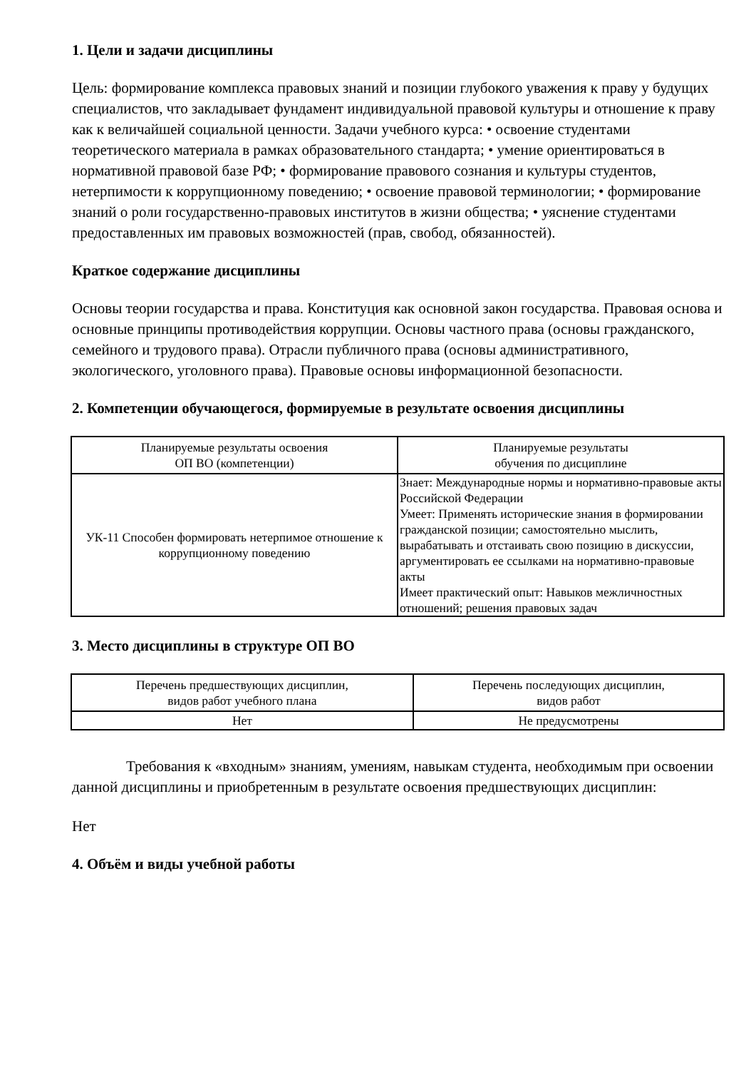1. Цели и задачи дисциплины
Цель: формирование комплекса правовых знаний и позиции глубокого уважения к праву у будущих специалистов, что закладывает фундамент индивидуальной правовой культуры и отношение к праву как к величайшей социальной ценности. Задачи учебного курса: • освоение студентами теоретического материала в рамках образовательного стандарта; • умение ориентироваться в нормативной правовой базе РФ; • формирование правового сознания и культуры студентов, нетерпимости к коррупционному поведению; • освоение правовой терминологии; • формирование знаний о роли государственно-правовых институтов в жизни общества; • уяснение студентами предоставленных им правовых возможностей (прав, свобод, обязанностей).
Краткое содержание дисциплины
Основы теории государства и права. Конституция как основной закон государства. Правовая основа и основные принципы противодействия коррупции. Основы частного права (основы гражданского, семейного и трудового права). Отрасли публичного права (основы административного, экологического, уголовного права). Правовые основы информационной безопасности.
2. Компетенции обучающегося, формируемые в результате освоения дисциплины
| Планируемые результаты освоения ОП ВО (компетенции) | Планируемые результаты обучения по дисциплине |
| --- | --- |
| УК-11 Способен формировать нетерпимое отношение к коррупционному поведению | Знает: Международные нормы и нормативно-правовые акты Российской Федерации Умеет: Применять исторические знания в формировании гражданской позиции; самостоятельно мыслить, вырабатывать и отстаивать свою позицию в дискуссии, аргументировать ее ссылками на нормативно-правовые акты Имеет практический опыт: Навыков межличностных отношений; решения правовых задач |
3. Место дисциплины в структуре ОП ВО
| Перечень предшествующих дисциплин, видов работ учебного плана | Перечень последующих дисциплин, видов работ |
| --- | --- |
| Нет | Не предусмотрены |
Требования к «входным» знаниям, умениям, навыкам студента, необходимым при освоении данной дисциплины и приобретенным в результате освоения предшествующих дисциплин:
Нет
4. Объём и виды учебной работы